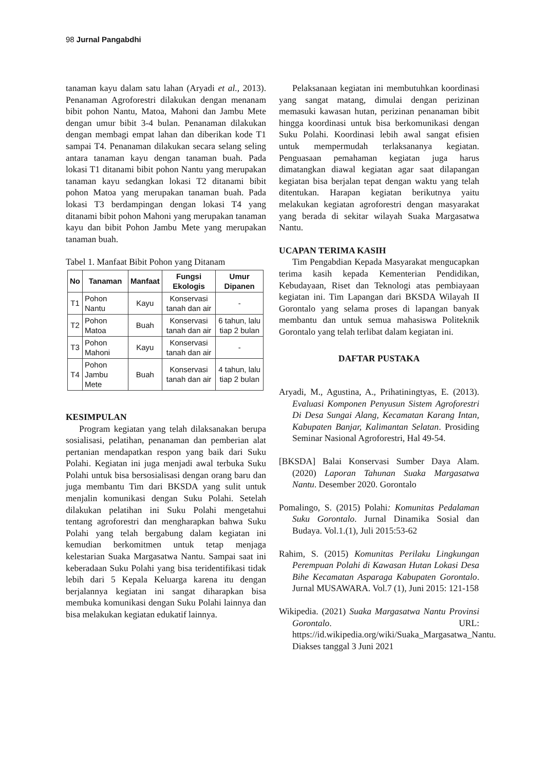98 Jurnal Pangabdhi
tanaman kayu dalam satu lahan (Aryadi et al., 2013). Penanaman Agroforestri dilakukan dengan menanam bibit pohon Nantu, Matoa, Mahoni dan Jambu Mete dengan umur bibit 3-4 bulan. Penanaman dilakukan dengan membagi empat lahan dan diberikan kode T1 sampai T4. Penanaman dilakukan secara selang seling antara tanaman kayu dengan tanaman buah. Pada lokasi T1 ditanami bibit pohon Nantu yang merupakan tanaman kayu sedangkan lokasi T2 ditanami bibit pohon Matoa yang merupakan tanaman buah. Pada lokasi T3 berdampingan dengan lokasi T4 yang ditanami bibit pohon Mahoni yang merupakan tanaman kayu dan bibit Pohon Jambu Mete yang merupakan tanaman buah.
Tabel 1. Manfaat Bibit Pohon yang Ditanam
| No | Tanaman | Manfaat | Fungsi Ekologis | Umur Dipanen |
| --- | --- | --- | --- | --- |
| T1 | Pohon Nantu | Kayu | Konservasi tanah dan air | - |
| T2 | Pohon Matoa | Buah | Konservasi tanah dan air | 6 tahun, lalu tiap 2 bulan |
| T3 | Pohon Mahoni | Kayu | Konservasi tanah dan air | - |
| T4 | Pohon Jambu Mete | Buah | Konservasi tanah dan air | 4 tahun, lalu tiap 2 bulan |
KESIMPULAN
Program kegiatan yang telah dilaksanakan berupa sosialisasi, pelatihan, penanaman dan pemberian alat pertanian mendapatkan respon yang baik dari Suku Polahi. Kegiatan ini juga menjadi awal terbuka Suku Polahi untuk bisa bersosialisasi dengan orang baru dan juga membantu Tim dari BKSDA yang sulit untuk menjalin komunikasi dengan Suku Polahi. Setelah dilakukan pelatihan ini Suku Polahi mengetahui tentang agroforestri dan mengharapkan bahwa Suku Polahi yang telah bergabung dalam kegiatan ini kemudian berkomitmen untuk tetap menjaga kelestarian Suaka Margasatwa Nantu. Sampai saat ini keberadaan Suku Polahi yang bisa teridentifikasi tidak lebih dari 5 Kepala Keluarga karena itu dengan berjalannya kegiatan ini sangat diharapkan bisa membuka komunikasi dengan Suku Polahi lainnya dan bisa melakukan kegiatan edukatif lainnya.
Pelaksanaan kegiatan ini membutuhkan koordinasi yang sangat matang, dimulai dengan perizinan memasuki kawasan hutan, perizinan penanaman bibit hingga koordinasi untuk bisa berkomunikasi dengan Suku Polahi. Koordinasi lebih awal sangat efisien untuk mempermudah terlaksananya kegiatan. Penguasaan pemahaman kegiatan juga harus dimatangkan diawal kegiatan agar saat dilapangan kegiatan bisa berjalan tepat dengan waktu yang telah ditentukan. Harapan kegiatan berikutnya yaitu melakukan kegiatan agroforestri dengan masyarakat yang berada di sekitar wilayah Suaka Margasatwa Nantu.
UCAPAN TERIMA KASIH
Tim Pengabdian Kepada Masyarakat mengucapkan terima kasih kepada Kementerian Pendidikan, Kebudayaan, Riset dan Teknologi atas pembiayaan kegiatan ini. Tim Lapangan dari BKSDA Wilayah II Gorontalo yang selama proses di lapangan banyak membantu dan untuk semua mahasiswa Politeknik Gorontalo yang telah terlibat dalam kegiatan ini.
DAFTAR PUSTAKA
Aryadi, M., Agustina, A., Prihatiningtyas, E. (2013). Evaluasi Komponen Penyusun Sistem Agroforestri Di Desa Sungai Alang, Kecamatan Karang Intan, Kabupaten Banjar, Kalimantan Selatan. Prosiding Seminar Nasional Agroforestri, Hal 49-54.
[BKSDA] Balai Konservasi Sumber Daya Alam. (2020) Laporan Tahunan Suaka Margasatwa Nantu. Desember 2020. Gorontalo
Pomalingo, S. (2015) Polahi: Komunitas Pedalaman Suku Gorontalo. Jurnal Dinamika Sosial dan Budaya. Vol.1.(1), Juli 2015:53-62
Rahim, S. (2015) Komunitas Perilaku Lingkungan Perempuan Polahi di Kawasan Hutan Lokasi Desa Bihe Kecamatan Asparaga Kabupaten Gorontalo. Jurnal MUSAWARA. Vol.7 (1), Juni 2015: 121-158
Wikipedia. (2021) Suaka Margasatwa Nantu Provinsi Gorontalo. URL: https://id.wikipedia.org/wiki/Suaka_Margasatwa_Nantu. Diakses tanggal 3 Juni 2021